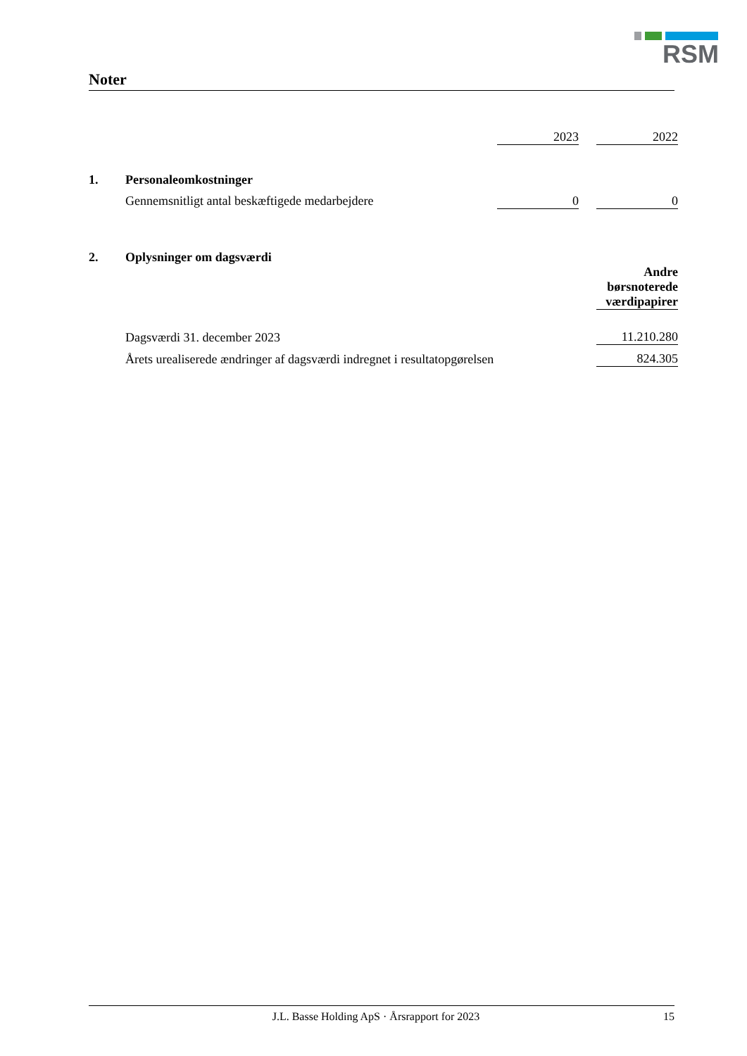RSM
Noter
| | | 2023 | | 2022 |
| 1. | Personaleomkostninger | | | |
| | Gennemsnitligt antal beskæftigede medarbejdere | 0 | | 0 |
| 2. | Oplysninger om dagsværdi | | | |
| | | | | Andre børsnoterede værdipapirer |
| | Dagsværdi 31. december 2023 | | | 11.210.280 |
| | Årets urealiserede ændringer af dagsværdi indregnet i resultatopgørelsen | | | 824.305 |
J.L. Basse Holding ApS · Årsrapport for 2023 15